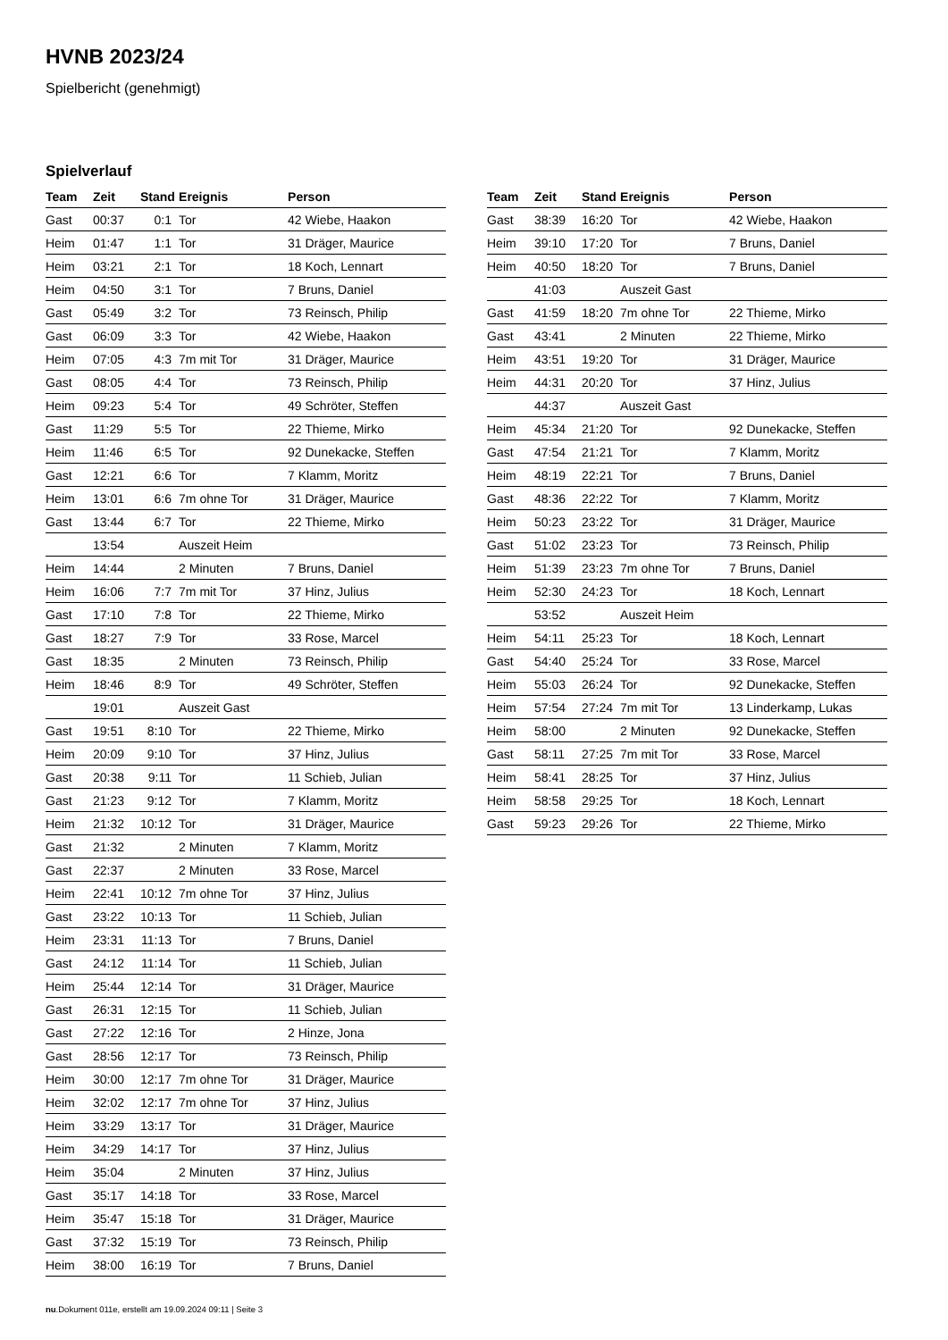HVNB 2023/24
Spielbericht (genehmigt)
Spielverlauf
| Team | Zeit | Stand | Ereignis | Person |
| --- | --- | --- | --- | --- |
| Gast | 00:37 | 0:1 | Tor | 42 Wiebe, Haakon |
| Heim | 01:47 | 1:1 | Tor | 31 Dräger, Maurice |
| Heim | 03:21 | 2:1 | Tor | 18 Koch, Lennart |
| Heim | 04:50 | 3:1 | Tor | 7 Bruns, Daniel |
| Gast | 05:49 | 3:2 | Tor | 73 Reinsch, Philip |
| Gast | 06:09 | 3:3 | Tor | 42 Wiebe, Haakon |
| Heim | 07:05 | 4:3 | 7m mit Tor | 31 Dräger, Maurice |
| Gast | 08:05 | 4:4 | Tor | 73 Reinsch, Philip |
| Heim | 09:23 | 5:4 | Tor | 49 Schröter, Steffen |
| Gast | 11:29 | 5:5 | Tor | 22 Thieme, Mirko |
| Heim | 11:46 | 6:5 | Tor | 92 Dunekacke, Steffen |
| Gast | 12:21 | 6:6 | Tor | 7 Klamm, Moritz |
| Heim | 13:01 | 6:6 | 7m ohne Tor | 31 Dräger, Maurice |
| Gast | 13:44 | 6:7 | Tor | 22 Thieme, Mirko |
| | 13:54 | | Auszeit Heim | |
| Heim | 14:44 | | 2 Minuten | 7 Bruns, Daniel |
| Heim | 16:06 | 7:7 | 7m mit Tor | 37 Hinz, Julius |
| Gast | 17:10 | 7:8 | Tor | 22 Thieme, Mirko |
| Gast | 18:27 | 7:9 | Tor | 33 Rose, Marcel |
| Gast | 18:35 | | 2 Minuten | 73 Reinsch, Philip |
| Heim | 18:46 | 8:9 | Tor | 49 Schröter, Steffen |
| | 19:01 | | Auszeit Gast | |
| Gast | 19:51 | 8:10 | Tor | 22 Thieme, Mirko |
| Heim | 20:09 | 9:10 | Tor | 37 Hinz, Julius |
| Gast | 20:38 | 9:11 | Tor | 11 Schieb, Julian |
| Gast | 21:23 | 9:12 | Tor | 7 Klamm, Moritz |
| Heim | 21:32 | 10:12 | Tor | 31 Dräger, Maurice |
| Gast | 21:32 | | 2 Minuten | 7 Klamm, Moritz |
| Gast | 22:37 | | 2 Minuten | 33 Rose, Marcel |
| Heim | 22:41 | 10:12 | 7m ohne Tor | 37 Hinz, Julius |
| Gast | 23:22 | 10:13 | Tor | 11 Schieb, Julian |
| Heim | 23:31 | 11:13 | Tor | 7 Bruns, Daniel |
| Gast | 24:12 | 11:14 | Tor | 11 Schieb, Julian |
| Heim | 25:44 | 12:14 | Tor | 31 Dräger, Maurice |
| Gast | 26:31 | 12:15 | Tor | 11 Schieb, Julian |
| Gast | 27:22 | 12:16 | Tor | 2 Hinze, Jona |
| Gast | 28:56 | 12:17 | Tor | 73 Reinsch, Philip |
| Heim | 30:00 | 12:17 | 7m ohne Tor | 31 Dräger, Maurice |
| Heim | 32:02 | 12:17 | 7m ohne Tor | 37 Hinz, Julius |
| Heim | 33:29 | 13:17 | Tor | 31 Dräger, Maurice |
| Heim | 34:29 | 14:17 | Tor | 37 Hinz, Julius |
| Heim | 35:04 | | 2 Minuten | 37 Hinz, Julius |
| Gast | 35:17 | 14:18 | Tor | 33 Rose, Marcel |
| Heim | 35:47 | 15:18 | Tor | 31 Dräger, Maurice |
| Gast | 37:32 | 15:19 | Tor | 73 Reinsch, Philip |
| Heim | 38:00 | 16:19 | Tor | 7 Bruns, Daniel |
| Team | Zeit | Stand | Ereignis | Person |
| --- | --- | --- | --- | --- |
| Gast | 38:39 | 16:20 | Tor | 42 Wiebe, Haakon |
| Heim | 39:10 | 17:20 | Tor | 7 Bruns, Daniel |
| Heim | 40:50 | 18:20 | Tor | 7 Bruns, Daniel |
| | 41:03 | | Auszeit Gast | |
| Gast | 41:59 | 18:20 | 7m ohne Tor | 22 Thieme, Mirko |
| Gast | 43:41 | | 2 Minuten | 22 Thieme, Mirko |
| Heim | 43:51 | 19:20 | Tor | 31 Dräger, Maurice |
| Heim | 44:31 | 20:20 | Tor | 37 Hinz, Julius |
| | 44:37 | | Auszeit Gast | |
| Heim | 45:34 | 21:20 | Tor | 92 Dunekacke, Steffen |
| Gast | 47:54 | 21:21 | Tor | 7 Klamm, Moritz |
| Heim | 48:19 | 22:21 | Tor | 7 Bruns, Daniel |
| Gast | 48:36 | 22:22 | Tor | 7 Klamm, Moritz |
| Heim | 50:23 | 23:22 | Tor | 31 Dräger, Maurice |
| Gast | 51:02 | 23:23 | Tor | 73 Reinsch, Philip |
| Heim | 51:39 | 23:23 | 7m ohne Tor | 7 Bruns, Daniel |
| Heim | 52:30 | 24:23 | Tor | 18 Koch, Lennart |
| | 53:52 | | Auszeit Heim | |
| Heim | 54:11 | 25:23 | Tor | 18 Koch, Lennart |
| Gast | 54:40 | 25:24 | Tor | 33 Rose, Marcel |
| Heim | 55:03 | 26:24 | Tor | 92 Dunekacke, Steffen |
| Heim | 57:54 | 27:24 | 7m mit Tor | 13 Linderkamp, Lukas |
| Heim | 58:00 | | 2 Minuten | 92 Dunekacke, Steffen |
| Gast | 58:11 | 27:25 | 7m mit Tor | 33 Rose, Marcel |
| Heim | 58:41 | 28:25 | Tor | 37 Hinz, Julius |
| Heim | 58:58 | 29:25 | Tor | 18 Koch, Lennart |
| Gast | 59:23 | 29:26 | Tor | 22 Thieme, Mirko |
nu.Dokument 011e, erstellt am 19.09.2024 09:11 | Seite 3